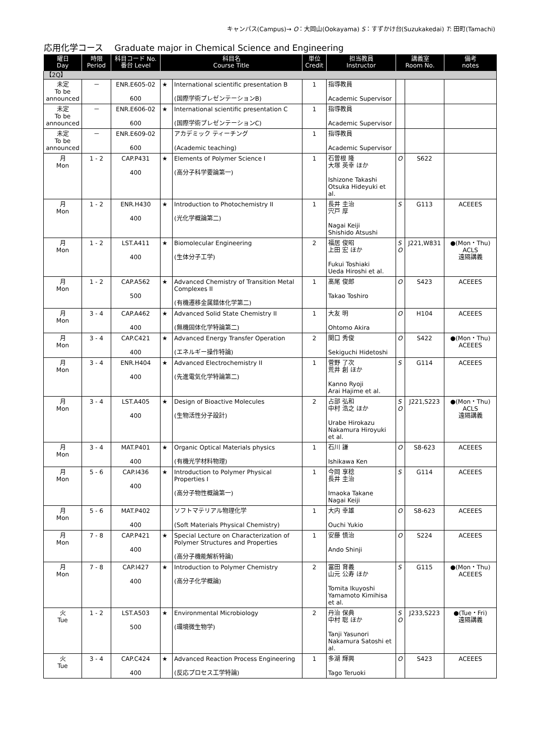キャンパス(Campus)→ O：大岡山(Ookayama) S：すずかけ台(Suzukakedai) T: 田町(Tamachi)
応用化学コース　 Graduate major in Chemical Science and Engineering
| 曜日 Day | 時限 Period | 科目コード No. 番台 Level | 科目名 Course Title | | 単位 Credit | 担当教員 Instructor | 講義室 Room No. | | 備考 notes |
| --- | --- | --- | --- | --- | --- | --- | --- | --- | --- |
| 【2Q】 | | | | | | | | | |
| 未定 To be announced | － | ENR.E605-02 600 | ★ | International scientific presentation B (国際学術プレゼンテーションB) | 1 | 指導教員 Academic Supervisor | | | |
| 未定 To be announced | － | ENR.E606-02 600 | ★ | International scientific presentation C (国際学術プレゼンテーションC) | 1 | 指導教員 Academic Supervisor | | | |
| 未定 To be announced | － | ENR.E609-02 600 | | アカデミック ティーチング (Academic teaching) | 1 | 指導教員 Academic Supervisor | | | |
| 月 Mon | 1 - 2 | CAP.P431 400 | ★ | Elements of Polymer Science I (高分子科学要論第一) | 1 | 石曽根 隆 大塚 英幸 ほか Ishizone Takashi Otsuka Hideyuki et al. | O | S622 | |
| 月 Mon | 1 - 2 | ENR.H430 400 | ★ | Introduction to Photochemistry II (光化学概論第二) | 1 | 長井 圭治 宍戸 厚 Nagai Keiji Shishido Atsushi | S | G113 | ACEEES |
| 月 Mon | 1 - 2 | LST.A411 400 | ★ | Biomolecular Engineering (生体分子工学) | 2 | 福居 俊昭 上田 宏 ほか Fukui Toshiaki Ueda Hiroshi et al. | S O | J221,W831 | ●(Mon・Thu) ACLS 遠隔講義 |
| 月 Mon | 1 - 2 | CAP.A562 500 | ★ | Advanced Chemistry of Transition Metal Complexes II (有機遷移金属錯体化学第二) | 1 | 髙尾 俊郎 Takao Toshiro | O | S423 | ACEEES |
| 月 Mon | 3 - 4 | CAP.A462 400 | ★ | Advanced Solid State Chemistry II (無機固体化学特論第二) | 1 | 大友 明 Ohtomo Akira | O | H104 | ACEEES |
| 月 Mon | 3 - 4 | CAP.C421 400 | ★ | Advanced Energy Transfer Operation (エネルギー操作特論) | 2 | 関口 秀俊 Sekiguchi Hidetoshi | O | S422 | ●(Mon・Thu) ACEEES |
| 月 Mon | 3 - 4 | ENR.H404 400 | ★ | Advanced Electrochemistry II (先進電気化学特論第二) | 1 | 菅野 了次 荒井 創 ほか Kanno Ryoji Arai Hajime et al. | S | G114 | ACEEES |
| 月 Mon | 3 - 4 | LST.A405 400 | ★ | Design of Bioactive Molecules (生物活性分子設計) | 2 | 占部 弘和 中村 浩之 ほか Urabe Hirokazu Nakamura Hiroyuki et al. | S O | J221,S223 | ●(Mon・Thu) ACLS 遠隔講義 |
| 月 Mon | 3 - 4 | MAT.P401 400 | ★ | Organic Optical Materials physics (有機光学材料物理) | 1 | 石川 謙 Ishikawa Ken | O | S8-623 | ACEEES |
| 月 Mon | 5 - 6 | CAP.I436 400 | ★ | Introduction to Polymer Physical Properties I (高分子物性概論第一) | 1 | 今岡 享稔 長井 圭治 Imaoka Takane Nagai Keiji | S | G114 | ACEEES |
| 月 Mon | 5 - 6 | MAT.P402 400 | | ソフトマテリアル物理化学 (Soft Materials Physical Chemistry) | 1 | 大内 幸雄 Ouchi Yukio | O | S8-623 | ACEEES |
| 月 Mon | 7 - 8 | CAP.P421 400 | ★ | Special Lecture on Characterization of Polymer Structures and Properties (高分子機能解析特論) | 1 | 安藤 慎治 Ando Shinji | O | S224 | ACEEES |
| 月 Mon | 7 - 8 | CAP.I427 400 | ★ | Introduction to Polymer Chemistry (高分子化学概論) | 2 | 冨田 育義 山元 公寿 ほか Tomita Ikuyoshi Yamamoto Kimihisa et al. | S | G115 | ●(Mon・Thu) ACEEES |
| 火 Tue | 1 - 2 | LST.A503 500 | ★ | Environmental Microbiology (環境微生物学) | 2 | 丹治 保典 中村 聡 ほか Tanji Yasunori Nakamura Satoshi et al. | S O | J233,S223 | ●(Tue・Fri) 遠隔講義 |
| 火 Tue | 3 - 4 | CAP.C424 400 | ★ | Advanced Reaction Process Engineering (反応プロセス工学特論) | 1 | 多湖 輝興 Tago Teruoki | O | S423 | ACEEES |